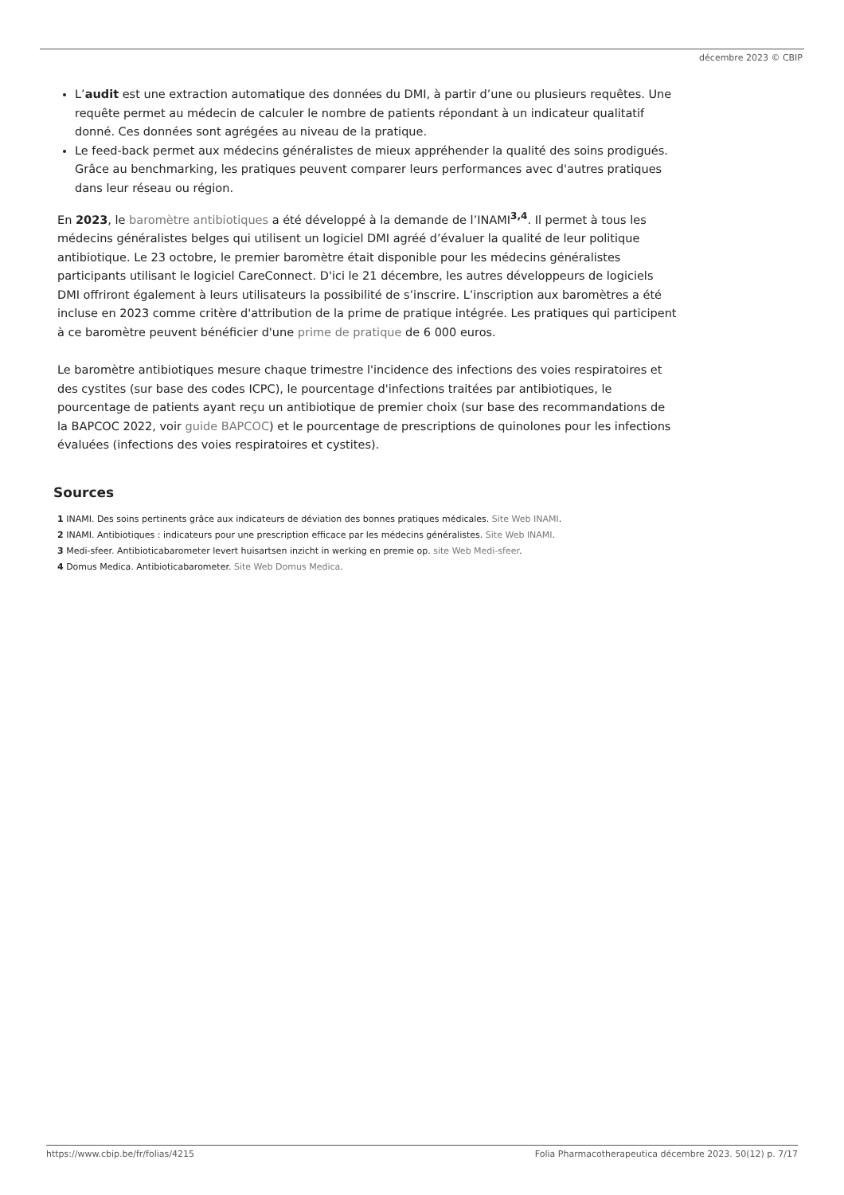décembre 2023 © CBIP
L’audit est une extraction automatique des données du DMI, à partir d’une ou plusieurs requêtes. Une requête permet au médecin de calculer le nombre de patients répondant à un indicateur qualitatif donné. Ces données sont agrégées au niveau de la pratique.
Le feed-back permet aux médecins généralistes de mieux appréhender la qualité des soins prodigués. Grâce au benchmarking, les pratiques peuvent comparer leurs performances avec d'autres pratiques dans leur réseau ou région.
En 2023, le baromètre antibiotiques a été développé à la demande de l’INAMI<sup>3,4</sup>. Il permet à tous les médecins généralistes belges qui utilisent un logiciel DMI agréé d’évaluer la qualité de leur politique antibiotique. Le 23 octobre, le premier baromètre était disponible pour les médecins généralistes participants utilisant le logiciel CareConnect. D'ici le 21 décembre, les autres développeurs de logiciels DMI offriront également à leurs utilisateurs la possibilité de s’inscrire. L’inscription aux baromètres a été incluse en 2023 comme critère d'attribution de la prime de pratique intégrée. Les pratiques qui participent à ce baromètre peuvent bénéficier d'une prime de pratique de 6 000 euros.
Le baromètre antibiotiques mesure chaque trimestre l'incidence des infections des voies respiratoires et des cystites (sur base des codes ICPC), le pourcentage d'infections traitées par antibiotiques, le pourcentage de patients ayant reçu un antibiotique de premier choix (sur base des recommandations de la BAPCOC 2022, voir guide BAPCOC) et le pourcentage de prescriptions de quinolones pour les infections évaluées (infections des voies respiratoires et cystites).
Sources
1 INAMI. Des soins pertinents grâce aux indicateurs de déviation des bonnes pratiques médicales. Site Web INAMI.
2 INAMI. Antibiotiques : indicateurs pour une prescription efficace par les médecins généralistes. Site Web INAMI.
3 Medi-sfeer. Antibioticabarometer levert huisartsen inzicht in werking en premie op. site Web Medi-sfeer.
4 Domus Medica. Antibioticabarometer. Site Web Domus Medica.
https://www.cbip.be/fr/folias/4215 Folia Pharmacotherapeutica décembre 2023. 50(12) p. 7/17